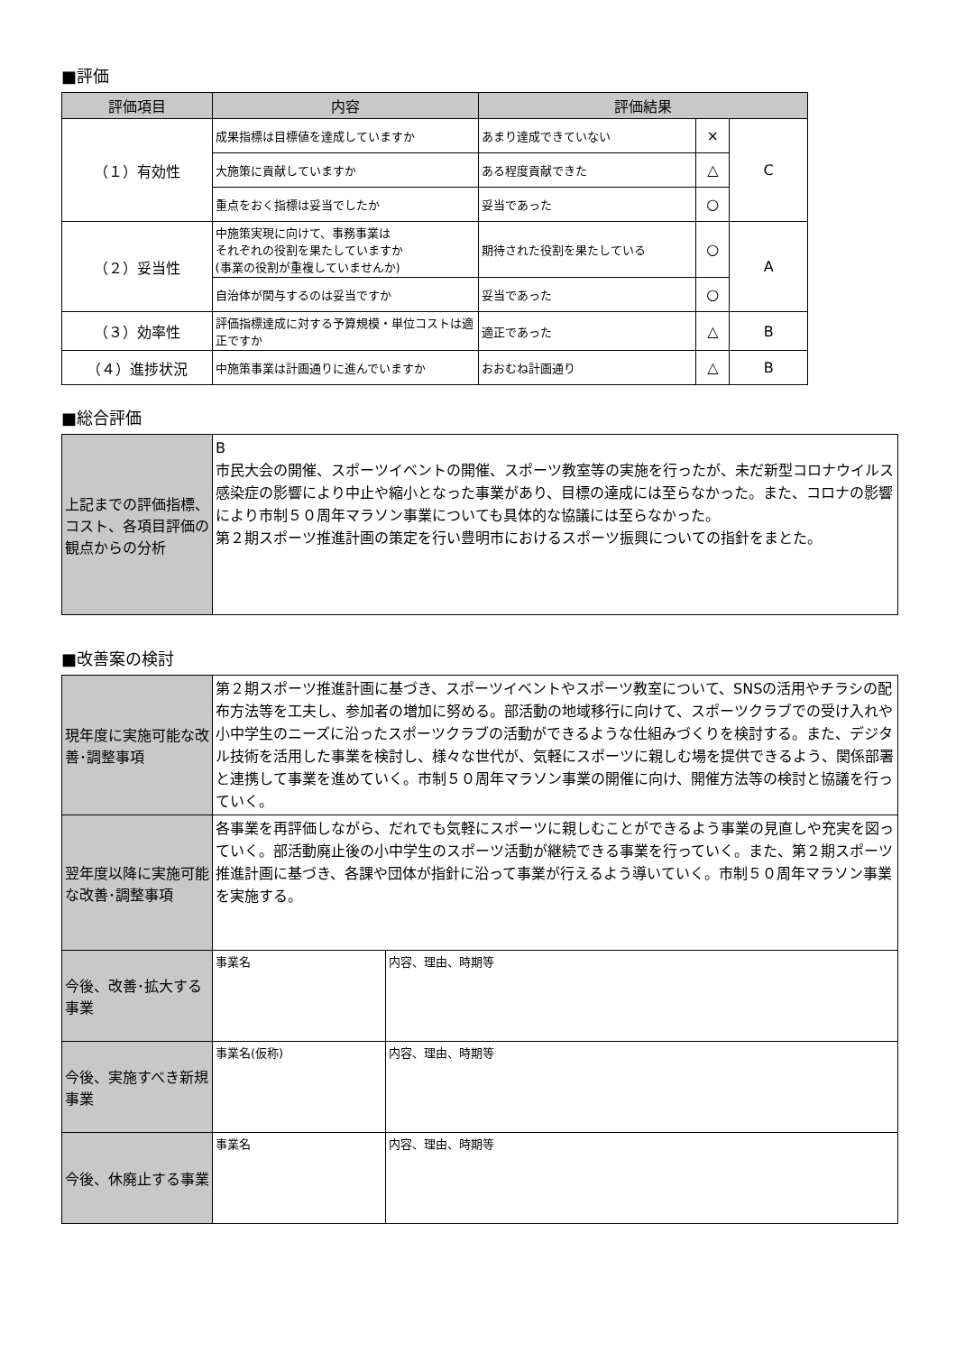■評価
| 評価項目 | 内容 | 評価結果 | | |
| --- | --- | --- | --- | --- |
| （１）有効性 | 成果指標は目標値を達成していますか | あまり達成できていない | × | C |
| | 大施策に貢献していますか | ある程度貢献できた | △ | |
| | 重点をおく指標は妥当でしたか | 妥当であった | ○ | |
| （２）妥当性 | 中施策実現に向けて、事務事業は それぞれの役割を果たしていますか (事業の役割が重複していませんか) | 期待された役割を果たしている | ○ | A |
| | 自治体が関与するのは妥当ですか | 妥当であった | ○ | |
| （３）効率性 | 評価指標達成に対する予算規模・単位コストは適正ですか | 適正であった | △ | B |
| （４）進捗状況 | 中施策事業は計画通りに進んでいますか | おおむね計画通り | △ | B |
■総合評価
| 上記までの評価指標、コスト、各項目評価の観点からの分析 | B 市民大会の開催、スポーツイベントの開催、スポーツ教室等の実施を行ったが、未だ新型コロナウイルス感染症の影響により中止や縮小となった事業があり、目標の達成には至らなかった。また、コロナの影響により市制５０周年マラソン事業についても具体的な協議には至らなかった。 第２期スポーツ推進計画の策定を行い豊明市におけるスポーツ振興についての指針をまとた。 |
■改善案の検討
| 現年度に実施可能な改善･調整事項 | 第２期スポーツ推進計画に基づき、スポーツイベントやスポーツ教室について、SNSの活用やチラシの配布方法等を工夫し、参加者の増加に努める。部活動の地域移行に向けて、スポーツクラブでの受け入れや小中学生のニーズに沿ったスポーツクラブの活動ができるような仕組みづくりを検討する。また、デジタル技術を活用した事業を検討し、様々な世代が、気軽にスポーツに親しむ場を提供できるよう、関係部署と連携して事業を進めていく。市制５０周年マラソン事業の開催に向け、開催方法等の検討と協議を行っていく。 | |
| 翌年度以降に実施可能な改善･調整事項 | 各事業を再評価しながら、だれでも気軽にスポーツに親しむことができるよう事業の見直しや充実を図っていく。部活動廃止後の小中学生のスポーツ活動が継続できる事業を行っていく。また、第２期スポーツ推進計画に基づき、各課や団体が指針に沿って事業が行えるよう導いていく。市制５０周年マラソン事業を実施する。 | |
| 今後、改善･拡大する事業 | 事業名 | 内容、理由、時期等 |
| 今後、実施すべき新規事業 | 事業名(仮称) | 内容、理由、時期等 |
| 今後、休廃止する事業 | 事業名 | 内容、理由、時期等 |